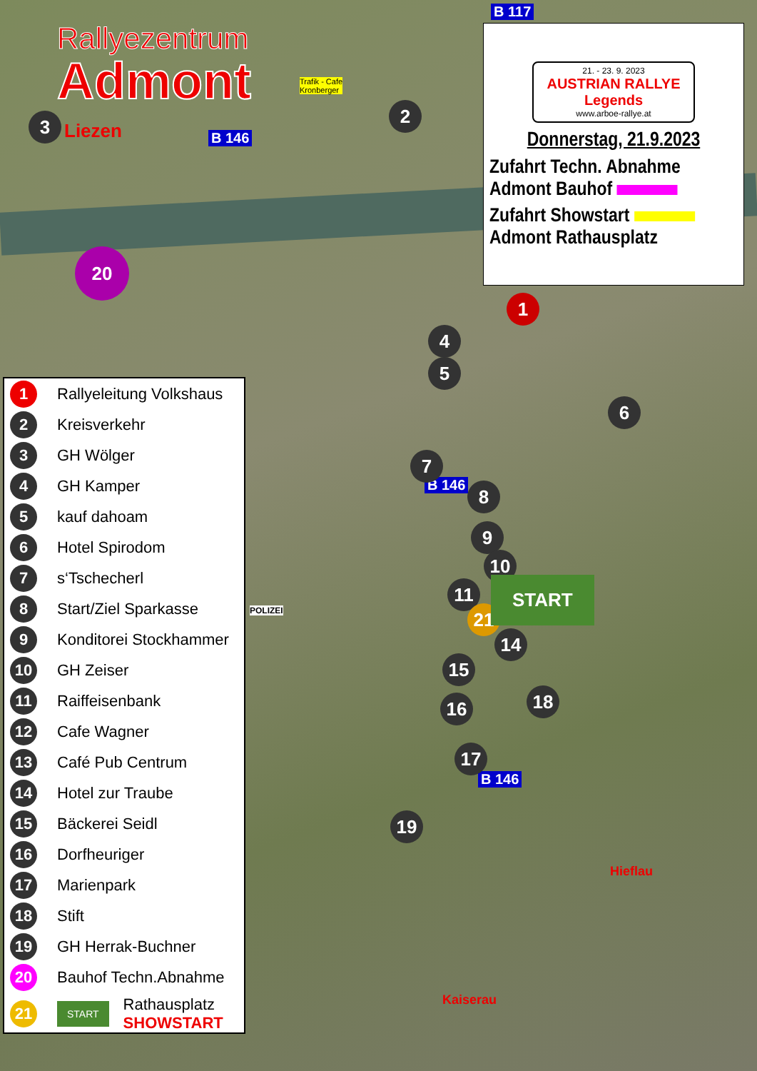Rallyezentrum
Admont
21. - 23. 9. 2023
AUSTRIAN RALLYE Legends
www.arboe-rallye.at
Donnerstag, 21.9.2023
Zufahrt Techn. Abnahme
Admont Bauhof
Zufahrt Showstart
Admont Rathausplatz
B 117
B 146
B 146
B 146
Liezen
Hieflau
Kaiserau
Trafik - Cafe
Kronberger
2
3
4
5
6
7
8
9
10
11
21
14
15
16 18
17
19
1
20
START
POLIZEI
1 Rallyeleitung Volkshaus
2 Kreisverkehr
3 GH Wölger
4 GH Kamper
5 kauf dahoam
6 Hotel Spirodom
7 s‘Tschecherl
8 Start/Ziel Sparkasse
9 Konditorei Stockhammer
10 GH Zeiser
11 Raiffeisenbank
12 Cafe Wagner
13 Café Pub Centrum
14 Hotel zur Traube
15 Bäckerei Seidl
16 Dorfheuriger
17 Marienpark
18 Stift
19 GH Herrak-Buchner
20 Bauhof Techn.Abnahme
21 START Rathausplatz
SHOWSTART